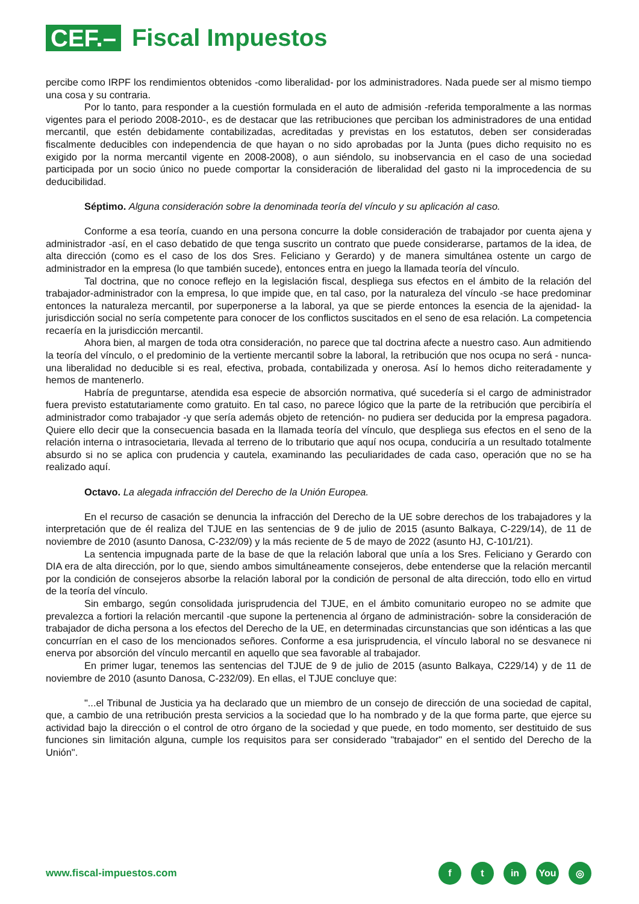CEF.–
Fiscal Impuestos
percibe como IRPF los rendimientos obtenidos -como liberalidad- por los administradores. Nada puede ser al mismo tiempo una cosa y su contraria.
Por lo tanto, para responder a la cuestión formulada en el auto de admisión -referida temporalmente a las normas vigentes para el periodo 2008-2010-, es de destacar que las retribuciones que perciban los administradores de una entidad mercantil, que estén debidamente contabilizadas, acreditadas y previstas en los estatutos, deben ser consideradas fiscalmente deducibles con independencia de que hayan o no sido aprobadas por la Junta (pues dicho requisito no es exigido por la norma mercantil vigente en 2008-2008), o aun siéndolo, su inobservancia en el caso de una sociedad participada por un socio único no puede comportar la consideración de liberalidad del gasto ni la improcedencia de su deducibilidad.
Séptimo. Alguna consideración sobre la denominada teoría del vínculo y su aplicación al caso.
Conforme a esa teoría, cuando en una persona concurre la doble consideración de trabajador por cuenta ajena y administrador -así, en el caso debatido de que tenga suscrito un contrato que puede considerarse, partamos de la idea, de alta dirección (como es el caso de los dos Sres. Feliciano y Gerardo) y de manera simultánea ostente un cargo de administrador en la empresa (lo que también sucede), entonces entra en juego la llamada teoría del vínculo.
Tal doctrina, que no conoce reflejo en la legislación fiscal, despliega sus efectos en el ámbito de la relación del trabajador-administrador con la empresa, lo que impide que, en tal caso, por la naturaleza del vínculo -se hace predominar entonces la naturaleza mercantil, por superponerse a la laboral, ya que se pierde entonces la esencia de la ajenidad- la jurisdicción social no sería competente para conocer de los conflictos suscitados en el seno de esa relación. La competencia recaería en la jurisdicción mercantil.
Ahora bien, al margen de toda otra consideración, no parece que tal doctrina afecte a nuestro caso. Aun admitiendo la teoría del vínculo, o el predominio de la vertiente mercantil sobre la laboral, la retribución que nos ocupa no será - nunca- una liberalidad no deducible si es real, efectiva, probada, contabilizada y onerosa. Así lo hemos dicho reiteradamente y hemos de mantenerlo.
Habría de preguntarse, atendida esa especie de absorción normativa, qué sucedería si el cargo de administrador fuera previsto estatutariamente como gratuito. En tal caso, no parece lógico que la parte de la retribución que percibiría el administrador como trabajador -y que sería además objeto de retención- no pudiera ser deducida por la empresa pagadora. Quiere ello decir que la consecuencia basada en la llamada teoría del vínculo, que despliega sus efectos en el seno de la relación interna o intrasocietaria, llevada al terreno de lo tributario que aquí nos ocupa, conduciría a un resultado totalmente absurdo si no se aplica con prudencia y cautela, examinando las peculiaridades de cada caso, operación que no se ha realizado aquí.
Octavo. La alegada infracción del Derecho de la Unión Europea.
En el recurso de casación se denuncia la infracción del Derecho de la UE sobre derechos de los trabajadores y la interpretación que de él realiza del TJUE en las sentencias de 9 de julio de 2015 (asunto Balkaya, C-229/14), de 11 de noviembre de 2010 (asunto Danosa, C-232/09) y la más reciente de 5 de mayo de 2022 (asunto HJ, C-101/21).
La sentencia impugnada parte de la base de que la relación laboral que unía a los Sres. Feliciano y Gerardo con DIA era de alta dirección, por lo que, siendo ambos simultáneamente consejeros, debe entenderse que la relación mercantil por la condición de consejeros absorbe la relación laboral por la condición de personal de alta dirección, todo ello en virtud de la teoría del vínculo.
Sin embargo, según consolidada jurisprudencia del TJUE, en el ámbito comunitario europeo no se admite que prevalezca a fortiori la relación mercantil -que supone la pertenencia al órgano de administración- sobre la consideración de trabajador de dicha persona a los efectos del Derecho de la UE, en determinadas circunstancias que son idénticas a las que concurrían en el caso de los mencionados señores. Conforme a esa jurisprudencia, el vínculo laboral no se desvanece ni enerva por absorción del vínculo mercantil en aquello que sea favorable al trabajador.
En primer lugar, tenemos las sentencias del TJUE de 9 de julio de 2015 (asunto Balkaya, C229/14) y de 11 de noviembre de 2010 (asunto Danosa, C-232/09). En ellas, el TJUE concluye que:
"...el Tribunal de Justicia ya ha declarado que un miembro de un consejo de dirección de una sociedad de capital, que, a cambio de una retribución presta servicios a la sociedad que lo ha nombrado y de la que forma parte, que ejerce su actividad bajo la dirección o el control de otro órgano de la sociedad y que puede, en todo momento, ser destituido de sus funciones sin limitación alguna, cumple los requisitos para ser considerado "trabajador" en el sentido del Derecho de la Unión".
www.fiscal-impuestos.com
ft in You ◎